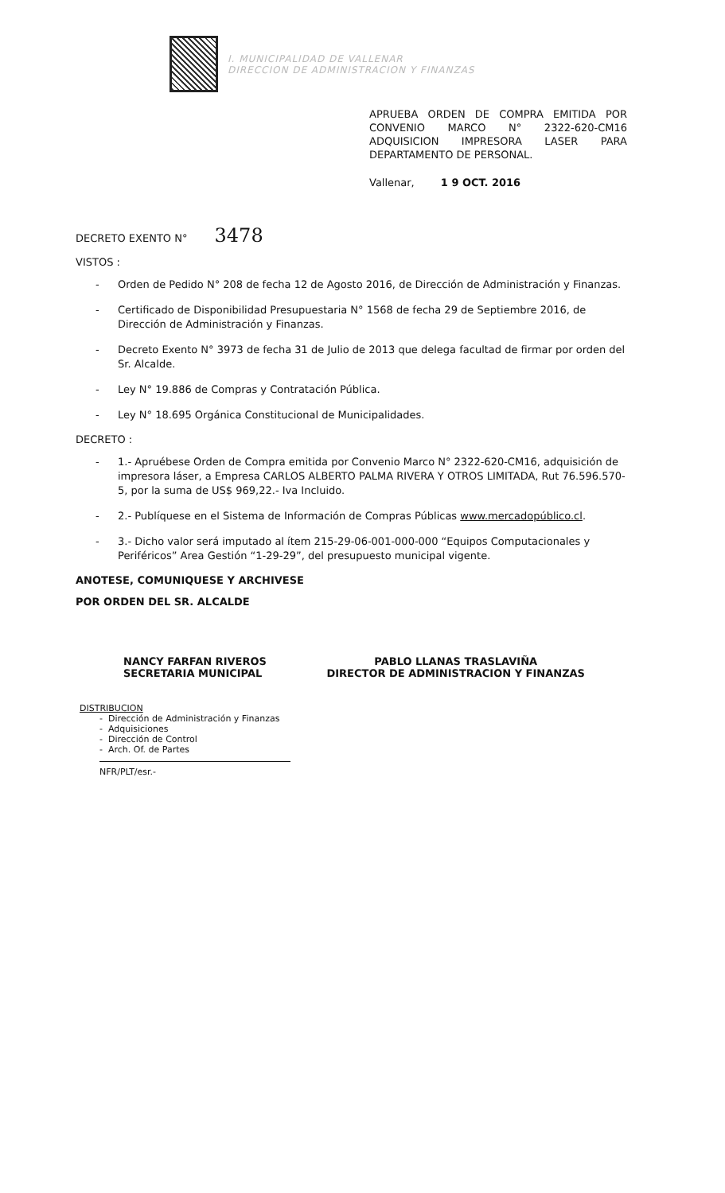I. MUNICIPALIDAD DE VALLENAR
DIRECCION DE ADMINISTRACION Y FINANZAS
APRUEBA ORDEN DE COMPRA EMITIDA POR CONVENIO MARCO N° 2322-620-CM16 ADQUISICION IMPRESORA LASER PARA DEPARTAMENTO DE PERSONAL.
Vallenar, 1 9 OCT. 2016
DECRETO EXENTO N° 3478
VISTOS :
- Orden de Pedido N° 208 de fecha 12 de Agosto 2016, de Dirección de Administración y Finanzas.
- Certificado de Disponibilidad Presupuestaria N° 1568 de fecha 29 de Septiembre 2016, de Dirección de Administración y Finanzas.
- Decreto Exento N° 3973 de fecha 31 de Julio de 2013 que delega facultad de firmar por orden del Sr. Alcalde.
- Ley N° 19.886 de Compras y Contratación Pública.
- Ley N° 18.695 Orgánica Constitucional de Municipalidades.
DECRETO :
- 1.- Apruébese Orden de Compra emitida por Convenio Marco N° 2322-620-CM16, adquisición de impresora láser, a Empresa CARLOS ALBERTO PALMA RIVERA Y OTROS LIMITADA, Rut 76.596.570-5, por la suma de US$ 969,22.- Iva Incluido.
- 2.- Publíquese en el Sistema de Información de Compras Públicas www.mercadopúblico.cl.
- 3.- Dicho valor será imputado al ítem 215-29-06-001-000-000 “Equipos Computacionales y Periféricos” Area Gestión “1-29-29”, del presupuesto municipal vigente.
ANOTESE, COMUNIQUESE Y ARCHIVESE
POR ORDEN DEL SR. ALCALDE
NANCY FARFAN RIVEROS
SECRETARIA MUNICIPAL
PABLO LLANAS TRASLAVIÑA
DIRECTOR DE ADMINISTRACION Y FINANZAS
DISTRIBUCION
- Dirección de Administración y Finanzas
- Adquisiciones
- Dirección de Control
- Arch. Of. de Partes
NFR/PLT/esr.-